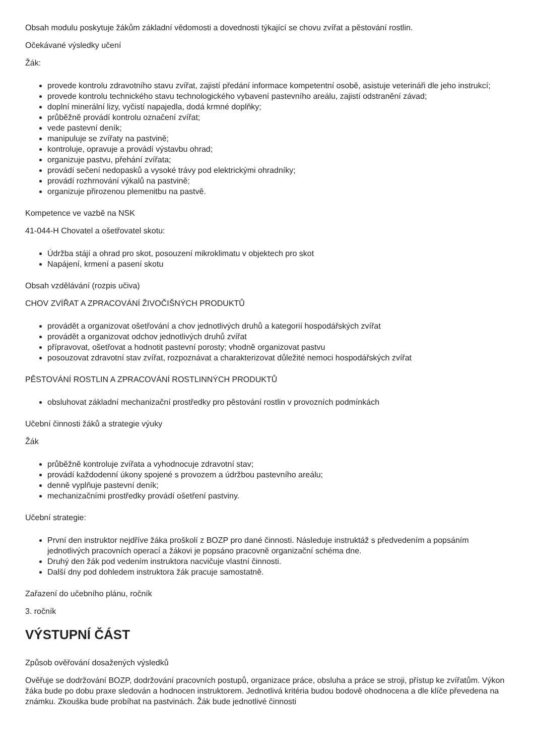Obsah modulu poskytuje žákům základní vědomosti a dovednosti týkající se chovu zvířat a pěstování rostlin.
Očekávané výsledky učení
Žák:
provede kontrolu zdravotního stavu zvířat, zajistí předání informace kompetentní osobě, asistuje veterináři dle jeho instrukcí;
provede kontrolu technického stavu technologického vybavení pastevního areálu, zajistí odstranění závad;
doplní minerální lizy, vyčistí napajedla, dodá krmné doplňky;
průběžně provádí kontrolu označení zvířat;
vede pastevní deník;
manipuluje se zvířaty na pastvině;
kontroluje, opravuje a provádí výstavbu ohrad;
organizuje pastvu, přehání zvířata;
provádí sečení nedopasků a vysoké trávy pod elektrickými ohradníky;
provádí rozhrnování výkalů na pastvině;
organizuje přirozenou plemenitbu na pastvě.
Kompetence ve vazbě na NSK
41-044-H Chovatel a ošetřovatel skotu:
Údržba stájí a ohrad pro skot, posouzení mikroklimatu v objektech pro skot
Napájení, krmení a pasení skotu
Obsah vzdělávání (rozpis učiva)
CHOV ZVÍŘAT A ZPRACOVÁNÍ ŽIVOČIŠNÝCH PRODUKTŮ
provádět a organizovat ošetřování a chov jednotlivých druhů a kategorií hospodářských zvířat
provádět a organizovat odchov jednotlivých druhů zvířat
přípravovat, ošetřovat a hodnotit pastevní porosty; vhodně organizovat pastvu
posouzovat zdravotní stav zvířat, rozpoznávat a charakterizovat důležité nemoci hospodářských zvířat
PĚSTOVÁNÍ ROSTLIN A ZPRACOVÁNÍ ROSTLINNÝCH PRODUKTŮ
obsluhovat základní mechanizační prostředky pro pěstování rostlin v provozních podmínkách
Učební činnosti žáků a strategie výuky
Žák
průběžně kontroluje zvířata a vyhodnocuje zdravotní stav;
provádí každodenní úkony spojené s provozem a údržbou pastevního areálu;
denně vyplňuje pastevní deník;
mechanizačními prostředky provádí ošetření pastviny.
Učební strategie:
První den instruktor nejdříve žáka proškolí z BOZP pro dané činnosti. Následuje instruktáž s předvedením a popsáním jednotlivých pracovních operací a žákovi je popsáno pracovně organizační schéma dne.
Druhý den žák pod vedením instruktora nacvičuje vlastní činnosti.
Další dny pod dohledem instruktora žák pracuje samostatně.
Zařazení do učebního plánu, ročník
3. ročník
VÝSTUPNÍ ČÁST
Způsob ověřování dosažených výsledků
Ověřuje se dodržování BOZP, dodržování pracovních postupů, organizace práce, obsluha a práce se stroji, přístup ke zvířatům. Výkon žáka bude po dobu praxe sledován a hodnocen instruktorem. Jednotlivá kritéria budou bodově ohodnocena a dle klíče převedena na známku. Zkouška bude probíhat na pastvinách. Žák bude jednotlivé činnosti